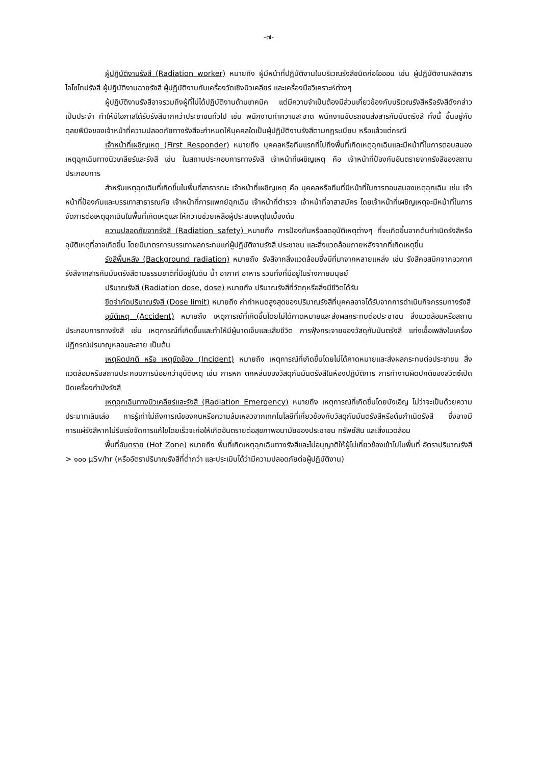-๗-
ผู้ปฏิบัติงานรังสี (Radiation worker) หมายถึง ผู้มีหน้าที่ปฏิบัติงานในบริเวณรังสีชนิดก่อไอออน เช่น ผู้ปฏิบัติงานผลิตสารไอโซโทปรังสี ผู้ปฏิบัติงานฉายรังสี ผู้ปฏิบัติงานกับเครื่องวัดเชิงนิวเคลียร์ และเครื่องมือวิเคราะห์ต่างๆ
ผู้ปฏิบัติงานรังสีอาจรวมถึงผู้ที่ไม่ได้ปฏิบัติงานด้านเทคนิค แต่มีความจำเป็นต้องมีส่วนเกี่ยวข้องกับบริเวณรังสีหรือรังสีดังกล่าวเป็นประจำ ทำให้มีโอกาสได้รับรังสีมากกว่าประชาชนทั่วไป เช่น พนักงานทำความสะอาด พนักงานขับรถขนส่งสารกัมมันตรังสี ทั้งนี้ ขึ้นอยู่กับดุลยพินิจของเจ้าหน้าที่ความปลอดภัยทางรังสีจะกำหนดให้บุคคลใดเป็นผู้ปฏิบัติงานรังสีตามกฎระเบียบ หรือแล้วแต่กรณี
เจ้าหน้าที่เผชิญเหตุ (First Responder) หมายถึง บุคคลหรือทีมแรกที่ไปถึงพื้นที่เกิดเหตุฉุกเฉินและมีหน้าที่ในการตอบสนองเหตุฉุกเฉินทางนิวเคลียร์และรังสี เช่น ในสถานประกอบการทางรังสี เจ้าหน้าที่เผชิญเหตุ คือ เจ้าหน้าที่ป้องกันอันตรายจากรังสีของสถานประกอบการ
สำหรับเหตุฉุกเฉินที่เกิดขึ้นในพื้นที่สาธารณะ เจ้าหน้าที่เผชิญเหตุ คือ บุคคลหรือทีมที่มีหน้าที่ในการตอบสนองเหตุฉุกเฉิน เช่น เจ้าหน้าที่ป้องกันและบรรเทาสาธารณภัย เจ้าหน้าที่การแพทย์ฉุกเฉิน เจ้าหน้าที่ตำรวจ เจ้าหน้าที่อาสาสมัคร โดยเจ้าหน้าที่เผชิญเหตุจะมีหน้าที่ในการจัดการต่อเหตุฉุกเฉินในพื้นที่เกิดเหตุและให้ความช่วยเหลือผู้ประสบเหตุในเบื้องต้น
ความปลอดภัยจากรังสี (Radiation safety) หมายถึง การป้องกันหรือลดอุบัติเหตุต่างๆ ที่จะเกิดขึ้นจากต้นกำเนิดรังสีหรืออุบัติเหตุที่อาจเกิดขึ้น โดยมีมาตรการบรรเทาผลกระทบแก่ผู้ปฏิบัติงานรังสี ประชาชน และสิ่งแวดล้อมภายหลังจากที่เกิดเหตุขึ้น
รังสีพื้นหลัง (Background radiation) หมายถึง รังสีจากสิ่งแวดล้อมซึ่งมีที่มาจากหลายแหล่ง เช่น รังสีคอสมิกจากอวกาศ รังสีจากสารกัมมันตรังสีตามธรรมชาติที่มีอยู่ในดิน น้ำ อากาศ อาหาร รวมทั้งที่มีอยู่ในร่างกายมนุษย์
ปริมาณรังสี (Radiation dose, dose) หมายถึง ปริมาณรังสีที่วัตถุหรือสิ่งมีชีวิตได้รับ
ขีดจำกัดปริมาณรังสี (Dose limit) หมายถึง ค่ากำหนดสูงสุดของปริมาณรังสีที่บุคคลอาจได้รับจากการดำเนินกิจกรรมทางรังสี
อุบัติเหตุ (Accident) หมายถึง เหตุการณ์ที่เกิดขึ้นโดยไม่ได้คาดหมายและส่งผลกระทบต่อประชาชน สิ่งแวดล้อมหรือสถานประกอบการทางรังสี เช่น เหตุการณ์ที่เกิดขึ้นและทำให้มีผู้บาดเจ็บและเสียชีวิต การฟุ้งกระจายของวัสดุกัมมันตรังสี แท่งเชื้อเพลิงในเครื่องปฏิกรณ์ปรมาณูหลอมละลาย เป็นต้น
เหตุผิดปกติ หรือ เหตุขัดข้อง (Incident) หมายถึง เหตุการณ์ที่เกิดขึ้นโดยไม่ได้คาดหมายและส่งผลกระทบต่อประชาชน สิ่งแวดล้อมหรือสถานประกอบการน้อยกว่าอุบัติเหตุ เช่น การหก ตกหล่นของวัสดุกัมมันตรังสีในห้องปฏิบัติการ การทำงานผิดปกติของสวิตซ์เปิดปิดเครื่องกำบังรังสี
เหตุฉุกเฉินทางนิวเคลียร์และรังสี (Radiation Emergency) หมายถึง เหตุการณ์ที่เกิดขึ้นโดยบังเอิญ ไม่ว่าจะเป็นด้วยความประมาทเลินเล่อ การรู้เท่าไม่ถึงการณ์ของคนหรือความล้มเหลวจากเทคโนโลยีที่เกี่ยวข้องกับวัสดุกัมมันตรังสีหรือต้นกำเนิดรังสี ซึ่งอาจมีการแผ่รังสีหากไม่รีบเร่งจัดการแก้ไขโดยเร็วจะก่อให้เกิดอันตรายต่อสุขภาพอนามัยของประชาชน ทรัพย์สิน และสิ่งแวดล้อม
พื้นที่อันตราย (Hot Zone) หมายถึง พื้นที่เกิดเหตุฉุกเฉินทางรังสีและไม่อนุญาติให้ผู้ไม่เกี่ยวข้องเข้าไปในพื้นที่ อัตราปริมาณรังสี > ๑๐๐ µSv/hr (หรืออัตราปริมาณรังสีที่ต่ำกว่า และประเมินได้ว่ามีความปลอดภัยต่อผู้ปฏิบัติงาน)